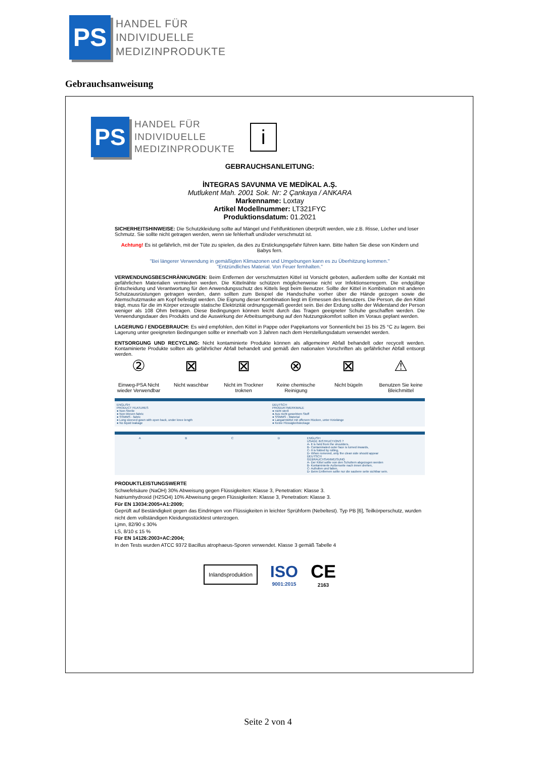PS
HANDEL FÜR
INDIVIDUELLE
MEDIZINPRODUKTE
Gebrauchsanweisung
PS
HANDEL FÜR
INDIVIDUELLE
MEDIZINPRODUKTE
i
GEBRAUCHSANLEITUNG:
İNTEGRAS SAVUNMA VE MEDİKAL A.Ş.
Mutlukent Mah. 2001 Sok. Nr: 2 Çankaya / ANKARA
Markenname: Loxtay
Artikel Modellnummer: LT321FYC
Produktionsdatum: 01.2021
SICHERHEITSHINWEISE: Die Schutzkleidung sollte auf Mängel und Fehlfunktionen überprüft werden, wie z.B. Risse, Löcher und loser Schmutz. Sie sollte nicht getragen werden, wenn sie fehlerhaft und/oder verschmutzt ist.
Achtung! Es ist gefährlich, mit der Tüte zu spielen, da dies zu Erstickungsgefahr führen kann. Bitte halten Sie diese von Kindern und Babys fern.
"Bei längerer Verwendung in gemäßigten Klimazonen und Umgebungen kann es zu Überhitzung kommen."
"Entzündliches Material. Von Feuer fernhalten."
VERWENDUNGSBESCHRÄNKUNGEN: Beim Entfernen der verschmutzten Kittel ist Vorsicht geboten, außerdem sollte der Kontakt mit gefährlichen Materialien vermieden werden. Die Kittelnähte schützen möglicherweise nicht vor Infektionserregern. Die endgültige Entscheidung und Verantwortung für den Anwendungsschutz des Kittels liegt beim Benutzer. Sollte der Kittel in Kombination mit anderen Schutzausrüstungen getragen werden, dann sollten zum Beispiel die Handschuhe vorher über die Hände gezogen sowie die Atemschutzmaske am Kopf befestigt werden. Die Eignung dieser Kombination liegt im Ermessen des Benutzers. Die Person, die den Kittel trägt, muss für die im Körper erzeugte statische Elektrizität ordnungsgemäß geerdet sein. Bei der Erdung sollte der Widerstand der Person weniger als 108 Ohm betragen. Diese Bedingungen können leicht durch das Tragen geeigneter Schuhe geschaffen werden. Die Verwendungsdauer des Produkts und die Auswirkung der Arbeitsumgebung auf den Nutzungskomfort sollten im Voraus geplant werden.
LAGERUNG / ENDGEBRAUCH: Es wird empfohlen, den Kittel in Pappe oder Pappkartons vor Sonnenlicht bei 15 bis 25 °C zu lagern. Bei Lagerung unter geeigneten Bedingungen sollte er innerhalb von 3 Jahren nach dem Herstellungsdatum verwendet werden.
ENTSORGUNG UND RECYCLING: Nicht kontaminierte Produkte können als allgemeiner Abfall behandelt oder recycelt werden. Kontaminierte Produkte sollten als gefährlicher Abfall behandelt und gemäß den nationalen Vorschriften als gefährlicher Abfall entsorgt werden.
②
Einweg-PSA Nicht wieder Verwendbar
⊠
Nicht waschbar
⊠
Nicht im Trockner troknen
⊗
Keine chemische Reinigung
⊠
Nicht bügeln
⚠
Benutzen Sie keine Bleichmittel
ENGLISH
PRODUCT FEATURES
● Non-Sterile
● Non-Woven fabric
● SSMMS - fabric
● Long sleeved gown with open back, under knee length
● No liquid leakage
DEUTSCH
PRODUKTMERKMALE
● nicht steril
● Aus nicht gewebtem Stoff
● SSMMS - Material
● Langarmkittel mit offenem Rücken, unter Kniel­änge
● Keine Flüssigkeitsleckage
ABCD ENGLISH
USAGE INSTRUCTIONS ?
A- It is held from the shoulders,
B- Contaminated outer face is turned inwards,
C- It is folded by rolling,
D- When romeved, only the clean side should appear
DEUTSCH
GEBRAUCHSANWEISUNG
A- Der Kittel sollte von den Schultern abgezogen werden
B- Kontaminierte Außenseite nach innen drehen,
C- Aufrollen und falten,
D- Beim Entfernen sollte nur die saubere seite sichtbar sein.
PRODUKTLEISTUNGSWERTE
Schwefelsäure (NaOH) 30% Abweisung gegen Flüssigkeiten: Klasse 3, Penetration: Klasse 3.
Natriumhydroxid (H2SO4) 10% Abweisung gegen Flüssigkeiten: Klasse 3, Penetration: Klasse 3.
Für EN 13034:2005+A1:2009;
Geprüft auf Beständigkeit gegen das Eindringen von Flüssigkeiten in leichter Sprühform (Nebeltest). Typ PB [6], Teilkörperschutz, wurden nicht dem vollständigen Kleidungsstücktest unterzogen.
Ljmn, 82/90 ≤ 30%
LS, 8/10 ≤ 15 %
Für EN 14126:2003+AC:2004;
In den Tests wurden ATCC 9372 Bacillus atrophaeus-Sporen verwendet. Klasse 3 gemäß Tabelle 4
Inlandsproduktion
ISO
9001:2015
CE
2163
Seite 2 von 4